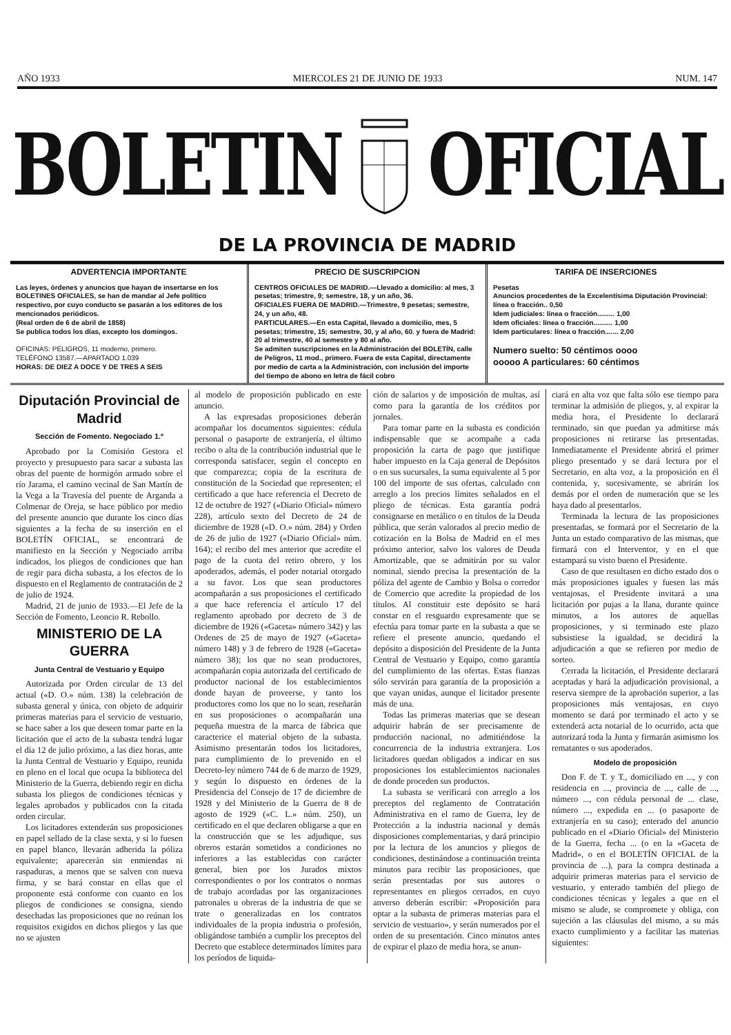AÑO 1933 MIERCOLES 21 DE JUNIO DE 1933 NUM. 147
BOLETIN OFICIAL
DE LA PROVINCIA DE MADRID
ADVERTENCIA IMPORTANTE
Las leyes, órdenes y anuncios que hayan de insertarse en los BOLETINES OFICIALES, se han de mandar al Jefe político respectivo, por cuyo conducto se pasarán a los editores de los mencionados periódicos.
(Real orden de 6 de abril de 1858)
Se publica todos los días, excepto los domingos.
OFICINAS: PELIGROS, 11 moderno, primero.
TELÉFONO 13587.—APARTADO 1.039
HORAS: DE DIEZ A DOCE Y DE TRES A SEIS
PRECIO DE SUSCRIPCION
CENTROS OFICIALES DE MADRID.—Llevado a domicilio: al mes, 3 pesetas; trimestre, 9; semestre, 18, y un año, 36.
OFICIALES FUERA DE MADRID.—Trimestre, 9 pesetas; semestre, 24, y un año, 48.
PARTICULARES.—En esta Capital, llevado a domicilio, mes, 5 pesetas; trimestre, 15; semestre, 30, y al año, 60. y fuera de Madrid: 20 al trimestre, 40 al semestre y 80 al año.
Se admiten suscripciones en la Administración del BOLETÍN, calle de Peligros, 11 mod., primero. Fuera de esta Capital, directamente por medio de carta a la Administración, con inclusión del importe del tiempo de abono en letra de fácil cobro
TARIFA DE INSERCIONES
Pesetas
Anuncios procedentes de la Excelentísima Diputación Provincial: línea o fracción.. 0,50
Idem judiciales: línea o fracción......... 1,00
Idem oficiales: línea o fracción.......... 1,00
Idem particulares: línea o fracción....... 2,00
Numero suelto: 50 céntimos oooo
ooooo A particulares: 60 céntimos
Diputación Provincial de Madrid
Sección de Fomento. Negociado 1.º
Aprobado por la Comisión Gestora el proyecto y presupuesto para sacar a subasta las obras del puente de hormigón armado sobre el río Jarama, el camino vecinal de San Martín de la Vega a la Travesía del puente de Arganda a Colmenar de Oreja, se hace público por medio del presente anuncio que durante los cinco días siguientes a la fecha de su inserción en el BOLETÍN OFICIAL, se encontrará de manifiesto en la Sección y Negociado arriba indicados, los pliegos de condiciones que han de regir para dicha subasta, a los efectos de lo dispuesto en el Reglamento de contratación de 2 de julio de 1924.
Madrid, 21 de junio de 1933.—El Jefe de la Sección de Fomento, Leoncio R. Rebollo.
MINISTERIO DE LA GUERRA
Junta Central de Vestuario y Equipo
Autorizada por Orden circular de 13 del actual («D. O.» núm. 138) la celebración de subasta general y única, con objeto de adquirir primeras materias para el servicio de vestuario, se hace saber a los que deseen tomar parte en la licitación que el acto de la subasta tendrá lugar el día 12 de julio próximo, a las diez horas, ante la Junta Central de Vestuario y Equipo, reunida en pleno en el local que ocupa la biblioteca del Ministerio de la Guerra, debiendo regir en dicha subasta los pliegos de condiciones técnicas y legales aprobados y publicados con la citada orden circular.
Los licitadores extenderán sus proposiciones en papel sellado de la clase sexta, y si lo fuesen en papel blanco, llevarán adherida la póliza equivalente; aparecerán sin enmiendas ni raspaduras, a menos que se salven con nueva firma, y se hará constar en ellas que el proponente está conforme con cuanto en los pliegos de condiciones se consigna, siendo desechadas las proposiciones que no reúnan los requisitos exigidos en dichos pliegos y las que no se ajusten
al modelo de proposición publicado en este anuncio.
A las expresadas proposiciones deberán acompañar los documentos siguientes: cédula personal o pasaporte de extranjería, el último recibo o alta de la contribución industrial que le corresponda satisfacer, según el concepto en que comparezca; copia de la escritura de constitución de la Sociedad que representen; el certificado a que hace referencia el Decreto de 12 de octubre de 1927 («Diario Oficial» número 228), artículo sexto del Decreto de 24 de diciembre de 1928 («D. O.» núm. 284) y Orden de 26 de julio de 1927 («Diario Oficial» núm. 164); el recibo del mes anterior que acredite el pago de la cuota del retiro obrero, y los apoderados, además, el poder notarial otorgado a su favor. Los que sean productores acompañarán a sus proposiciones el certificado a que hace referencia el artículo 17 del reglamento aprobado por decreto de 3 de diciembre de 1926 («Gaceta» número 342) y las Ordenes de 25 de mayo de 1927 («Gaceta» número 148) y 3 de febrero de 1928 («Gaceta» número 38); los que no sean productores, acompañarán copia autorizada del certificado de productor nacional de los establecimientos donde hayan de proveerse, y tanto los productores como los que no lo sean, reseñarán en sus proposiciones o acompañarán una pequeña muestra de la marca de fábrica que caracterice el material objeto de la subasta. Asimismo presentarán todos los licitadores, para cumplimiento de lo prevenido en el Decreto-ley número 744 de 6 de marzo de 1929, y según lo dispuesto en órdenes de la Presidencia del Consejo de 17 de diciembre de 1928 y del Ministerio de la Guerra de 8 de agosto de 1929 («C. L.» núm. 250), un certificado en el que declaren obligarse a que en la construcción que se les adjudique, sus obreros estarán sometidos a condiciones no inferiores a las establecidas con carácter general, bien por los Jurados mixtos correspondientes o por los contratos o normas de trabajo acordadas por las organizaciones patronales u obreras de la industria de que se trate o generalizadas en los contratos individuales de la propia industria o profesión, obligándose también a cumplir los preceptos del Decreto que establece determinados límites para los períodos de liquida-
ción de salarios y de imposición de multas, así como para la garantía de los créditos por jornales.
Para tomar parte en la subasta es condición indispensable que se acompañe a cada proposición la carta de pago que justifique haber impuesto en la Caja general de Depósitos o en sus sucursales, la suma equivalente al 5 por 100 del importe de sus ofertas, calculado con arreglo a los precios límites señalados en el pliego de técnicas. Esta garantía podrá consignarse en metálico o en títulos de la Deuda pública, que serán valorados al precio medio de cotización en la Bolsa de Madrid en el mes próximo anterior, salvo los valores de Deuda Amortizable, que se admitirán por su valor nominal, siendo precisa la presentación de la póliza del agente de Cambio y Bolsa o corredor de Comercio que acredite la propiedad de los títulos. Al constituir este depósito se hará constar en el resguardo expresamente que se efectúa para tomar parte en la subasta a que se refiere el presente anuncio, quedando el depósito a disposición del Presidente de la Junta Central de Vestuario y Equipo, como garantía del cumplimiento de las ofertas. Estas fianzas sólo servirán para garantía de la proposición a que vayan unidas, aunque el licitador presente más de una.
Todas las primeras materias que se desean adquirir habrán de ser precisamente de producción nacional, no admitiéndose la concurrencia de la industria extranjera. Los licitadores quedan obligados a indicar en sus proposiciones los establecimientos nacionales de donde proceden sus productos.
La subasta se verificará con arreglo a los preceptos del reglamento de Contratación Administrativa en el ramo de Guerra, ley de Protección a la industria nacional y demás disposiciones complementarias, y dará principio por la lectura de los anuncios y pliegos de condiciones, destinándose a continuación treinta minutos para recibir las proposiciones, que serán presentadas por sus autores o representantes en pliegos cerrados, en cuyo anverso deberán escribir: «Proposición para optar a la subasta de primeras materias para el servicio de vestuario», y serán numerados por el orden de su presentación. Cinco minutos antes de expirar el plazo de media hora, se anun-
ciará en alta voz que falta sólo ese tiempo para terminar la admisión de pliegos, y, al expirar la media hora, el Presidente lo declarará terminado, sin que puedan ya admitirse más proposiciones ni retirarse las presentadas. Inmediatamente el Presidente abrirá el primer pliego presentado y se dará lectura por el Secretario, en alta voz, a la proposición en él contenida, y, sucesivamente, se abrirán los demás por el orden de numeración que se les haya dado al presentarlos.
Terminada la lectura de las proposiciones presentadas, se formará por el Secretario de la Junta un estado comparativo de las mismas, que firmará con el Interventor, y en el que estampará su visto bueno el Presidente.
Caso de que resultasen en dicho estado dos o más proposiciones iguales y fuesen las más ventajosas, el Presidente invitará a una licitación por pujas a la llana, durante quince minutos, a los autores de aquellas proposiciones, y si terminado este plazo subsistiese la igualdad, se decidirá la adjudicación a que se refieren por medio de sorteo.
Cerrada la licitación, el Presidente declarará aceptadas y hará la adjudicación provisional, a reserva siempre de la aprobación superior, a las proposiciones más ventajosas, en cuyo momento se dará por terminado el acto y se extenderá acta notarial de lo ocurrido, acta que autorizará toda la Junta y firmarán asimismo los rematantes o sus apoderados.
Modelo de proposición
Don F. de T. y T., domiciliado en ..., y con residencia en ..., provincia de ..., calle de ..., número ..., con cédula personal de ... clase, número ..., expedida en ... (o pasaporte de extranjería en su caso); enterado del anuncio publicado en el «Diario Oficial» del Ministerio de la Guerra, fecha ... (o en la «Gaceta de Madrid», o en el BOLETÍN OFICIAL de la provincia de ...), para la compra destinada a adquirir primeras materias para el servicio de vestuario, y enterado también del pliego de condiciones técnicas y legales a que en el mismo se alude, se compromete y obliga, con sujeción a las cláusulas del mismo, a su más exacto cumplimiento y a facilitar las materias siguientes: